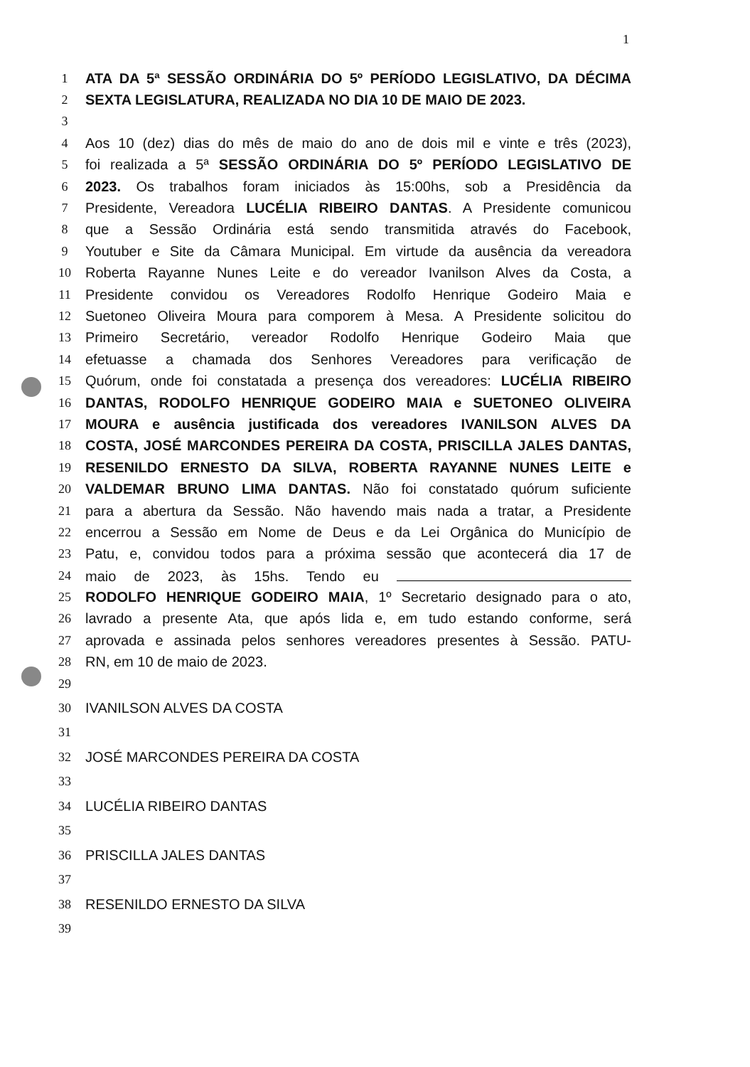1
1 ATA DA 5ª SESSÃO ORDINÁRIA DO 5º PERÍODO LEGISLATIVO, DA DÉCIMA
2 SEXTA LEGISLATURA, REALIZADA NO DIA 10 DE MAIO DE 2023.
3
4 Aos 10 (dez) dias do mês de maio do ano de dois mil e vinte e três (2023),
5 foi realizada a 5ª SESSÃO ORDINÁRIA DO 5º PERÍODO LEGISLATIVO DE
6 2023. Os trabalhos foram iniciados às 15:00hs, sob a Presidência da
7 Presidente, Vereadora LUCÉLIA RIBEIRO DANTAS. A Presidente comunicou
8 que a Sessão Ordinária está sendo transmitida através do Facebook,
9 Youtuber e Site da Câmara Municipal. Em virtude da ausência da vereadora
10 Roberta Rayanne Nunes Leite e do vereador Ivanilson Alves da Costa, a
11 Presidente convidou os Vereadores Rodolfo Henrique Godeiro Maia e
12 Suetoneo Oliveira Moura para comporem à Mesa. A Presidente solicitou do
13 Primeiro Secretário, vereador Rodolfo Henrique Godeiro Maia que
14 efetuasse a chamada dos Senhores Vereadores para verificação de
15 Quórum, onde foi constatada a presença dos vereadores: LUCÉLIA RIBEIRO
16 DANTAS, RODOLFO HENRIQUE GODEIRO MAIA e SUETONEO OLIVEIRA
17 MOURA e ausência justificada dos vereadores IVANILSON ALVES DA
18 COSTA, JOSÉ MARCONDES PEREIRA DA COSTA, PRISCILLA JALES DANTAS,
19 RESENILDO ERNESTO DA SILVA, ROBERTA RAYANNE NUNES LEITE e
20 VALDEMAR BRUNO LIMA DANTAS. Não foi constatado quórum suficiente
21 para a abertura da Sessão. Não havendo mais nada a tratar, a Presidente
22 encerrou a Sessão em Nome de Deus e da Lei Orgânica do Município de
23 Patu, e, convidou todos para a próxima sessão que acontecerá dia 17 de
24 maio de 2023, às 15hs. Tendo eu
25 RODOLFO HENRIQUE GODEIRO MAIA, 1º Secretario designado para o ato,
26 lavrado a presente Ata, que após lida e, em tudo estando conforme, será
27 aprovada e assinada pelos senhores vereadores presentes à Sessão. PATU-
28 RN, em 10 de maio de 2023.
29
30 IVANILSON ALVES DA COSTA
31
32 JOSÉ MARCONDES PEREIRA DA COSTA
33
34 LUCÉLIA RIBEIRO DANTAS
35
36 PRISCILLA JALES DANTAS
37
38 RESENILDO ERNESTO DA SILVA
39